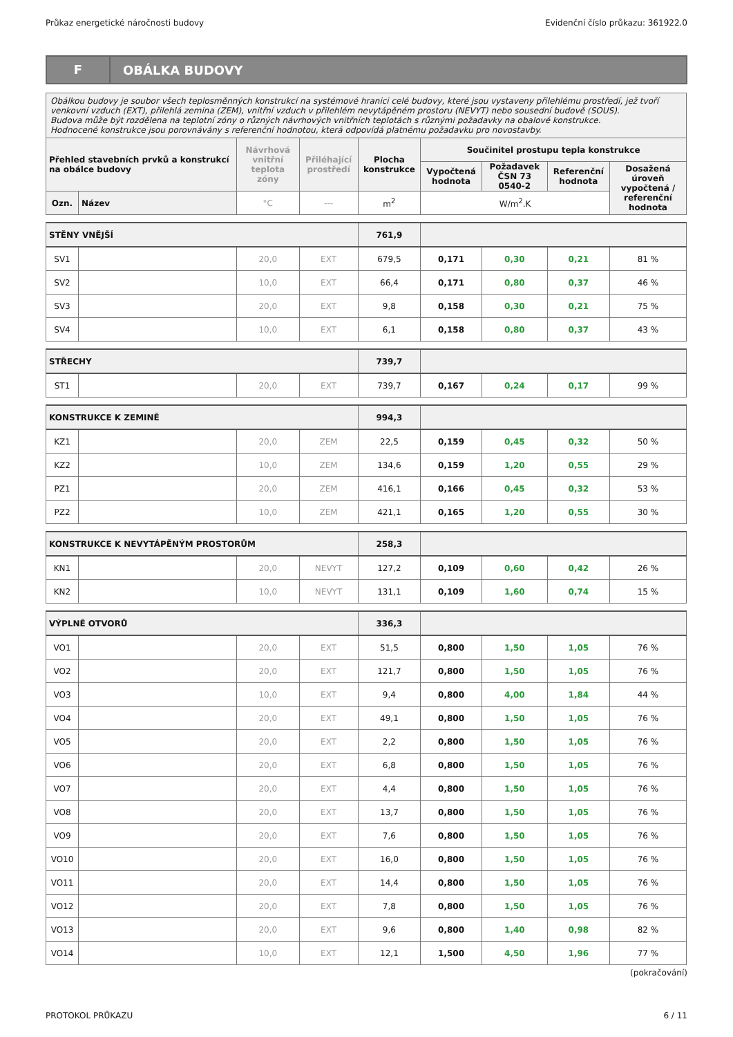Průkaz energetické náročnosti budovy Evidenční číslo průkazu: 361922.0
F
OBÁLKA BUDOVY
| Obálkou budovy je soubor všech teplosměnných konstrukcí na systémové hranici celé budovy, které jsou vystaveny přilehlému prostředí, jež tvoří venkovní vzduch (EXT), přilehlá zemina (ZEM), vnitřní vzduch v přilehlém nevytápěném prostoru (NEVYT) nebo sousední budově (SOUS). Budova může být rozdělena na teplotní zóny o různých návrhových vnitřních teplotách s různými požadavky na obalové konstrukce. Hodnocené konstrukce jsou porovnávány s referenční hodnotou, která odpovídá platnému požadavku pro novostavby. | | | | | | | | |
| Přehled stavebních prvků a konstrukcí na obálce budovy | | Návrhová vnitřní teplota zóny | Přiléhající prostředí | Plocha konstrukce | Součinitel prostupu tepla konstrukce | | | |
| | | | | | Vypočtená hodnota | Požadavek ČSN 73 0540-2 | Referenční hodnota | Dosažená úroveň vypočtená / referenční hodnota |
| Ozn. | Název | °C | --- | m<sup>2</sup> | W/m<sup>2</sup>.K | | | |
| STĚNY VNĚJŠÍ | | | | 761,9 | | | | |
| SV1 | | 20,0 | EXT | 679,5 | 0,171 | 0,30 | 0,21 | 81 % |
| SV2 | | 10,0 | EXT | 66,4 | 0,171 | 0,80 | 0,37 | 46 % |
| SV3 | | 20,0 | EXT | 9,8 | 0,158 | 0,30 | 0,21 | 75 % |
| SV4 | | 10,0 | EXT | 6,1 | 0,158 | 0,80 | 0,37 | 43 % |
| STŘECHY | | | | 739,7 | | | | |
| ST1 | | 20,0 | EXT | 739,7 | 0,167 | 0,24 | 0,17 | 99 % |
| KONSTRUKCE K ZEMINĚ | | | | 994,3 | | | | |
| KZ1 | | 20,0 | ZEM | 22,5 | 0,159 | 0,45 | 0,32 | 50 % |
| KZ2 | | 10,0 | ZEM | 134,6 | 0,159 | 1,20 | 0,55 | 29 % |
| PZ1 | | 20,0 | ZEM | 416,1 | 0,166 | 0,45 | 0,32 | 53 % |
| PZ2 | | 10,0 | ZEM | 421,1 | 0,165 | 1,20 | 0,55 | 30 % |
| KONSTRUKCE K NEVYTÁPĚNÝM PROSTORŮM | | | | 258,3 | | | | |
| KN1 | | 20,0 | NEVYT | 127,2 | 0,109 | 0,60 | 0,42 | 26 % |
| KN2 | | 10,0 | NEVYT | 131,1 | 0,109 | 1,60 | 0,74 | 15 % |
| VÝPLNĚ OTVORŮ | | | | 336,3 | | | | |
| VO1 | | 20,0 | EXT | 51,5 | 0,800 | 1,50 | 1,05 | 76 % |
| VO2 | | 20,0 | EXT | 121,7 | 0,800 | 1,50 | 1,05 | 76 % |
| VO3 | | 10,0 | EXT | 9,4 | 0,800 | 4,00 | 1,84 | 44 % |
| VO4 | | 20,0 | EXT | 49,1 | 0,800 | 1,50 | 1,05 | 76 % |
| VO5 | | 20,0 | EXT | 2,2 | 0,800 | 1,50 | 1,05 | 76 % |
| VO6 | | 20,0 | EXT | 6,8 | 0,800 | 1,50 | 1,05 | 76 % |
| VO7 | | 20,0 | EXT | 4,4 | 0,800 | 1,50 | 1,05 | 76 % |
| VO8 | | 20,0 | EXT | 13,7 | 0,800 | 1,50 | 1,05 | 76 % |
| VO9 | | 20,0 | EXT | 7,6 | 0,800 | 1,50 | 1,05 | 76 % |
| VO10 | | 20,0 | EXT | 16,0 | 0,800 | 1,50 | 1,05 | 76 % |
| VO11 | | 20,0 | EXT | 14,4 | 0,800 | 1,50 | 1,05 | 76 % |
| VO12 | | 20,0 | EXT | 7,8 | 0,800 | 1,50 | 1,05 | 76 % |
| VO13 | | 20,0 | EXT | 9,6 | 0,800 | 1,40 | 0,98 | 82 % |
| VO14 | | 10,0 | EXT | 12,1 | 1,500 | 4,50 | 1,96 | 77 % |
(pokračování)
PROTOKOL PRŮKAZU 6 / 11